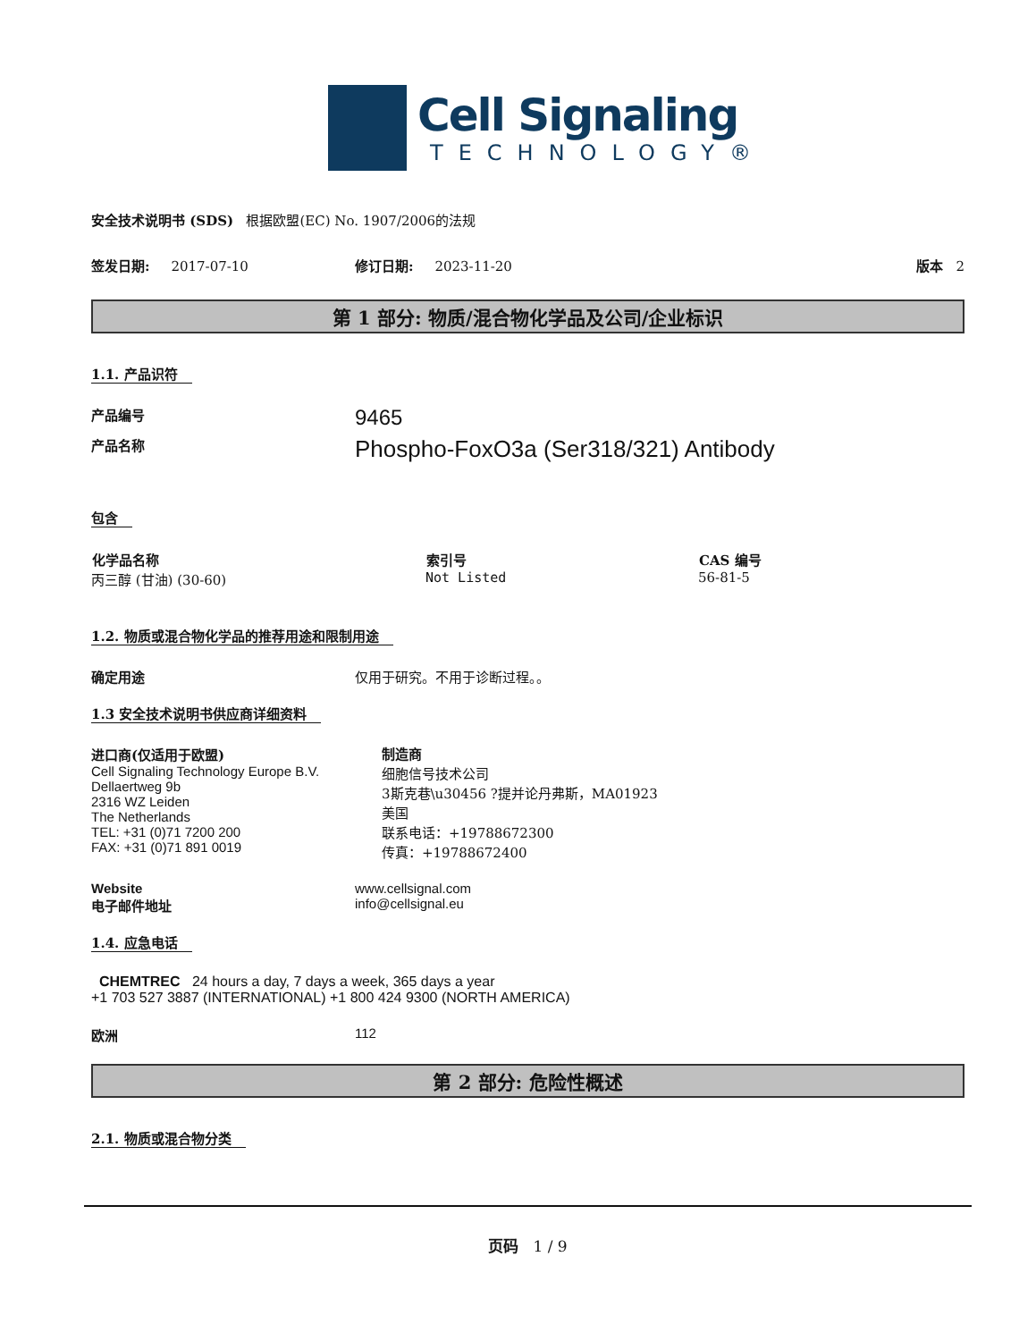Cell Signaling
TECHNOLOGY®
安全技术说明书 (SDS) 根据欧盟(EC) No. 1907/2006的法规
签发日期: 2017-07-10 修订日期: 2023-11-20 版本 2
第 1 部分: 物质/混合物化学品及公司/企业标识
1.1. 产品识符
产品编号
9465
产品名称
Phospho-FoxO3a (Ser318/321) Antibody
包含
| 化学品名称 | 索引号 | CAS 编号 |
| --- | --- | --- |
| 丙三醇 (甘油) (30-60) | Not Listed | 56-81-5 |
1.2. 物质或混合物化学品的推荐用途和限制用途
确定用途 仅用于研究。不用于诊断过程。。
1.3 安全技术说明书供应商详细资料
进口商(仅适用于欧盟)
Cell Signaling Technology Europe B.V.
Dellaertweg 9b
2316 WZ Leiden
The Netherlands
TEL: +31 (0)71 7200 200
FAX: +31 (0)71 891 0019
制造商
细胞信号技术公司
3斯克巷\u30456 ?提并论丹弗斯，MA01923
美国
联系电话：+19788672300
传真：+19788672400
Website
电子邮件地址
www.cellsignal.com
info@cellsignal.eu
1.4. 应急电话
CHEMTREC 24 hours a day, 7 days a week, 365 days a year
+1 703 527 3887 (INTERNATIONAL) +1 800 424 9300 (NORTH AMERICA)
欧洲 112
第 2 部分: 危险性概述
2.1. 物质或混合物分类
页码 1 / 9